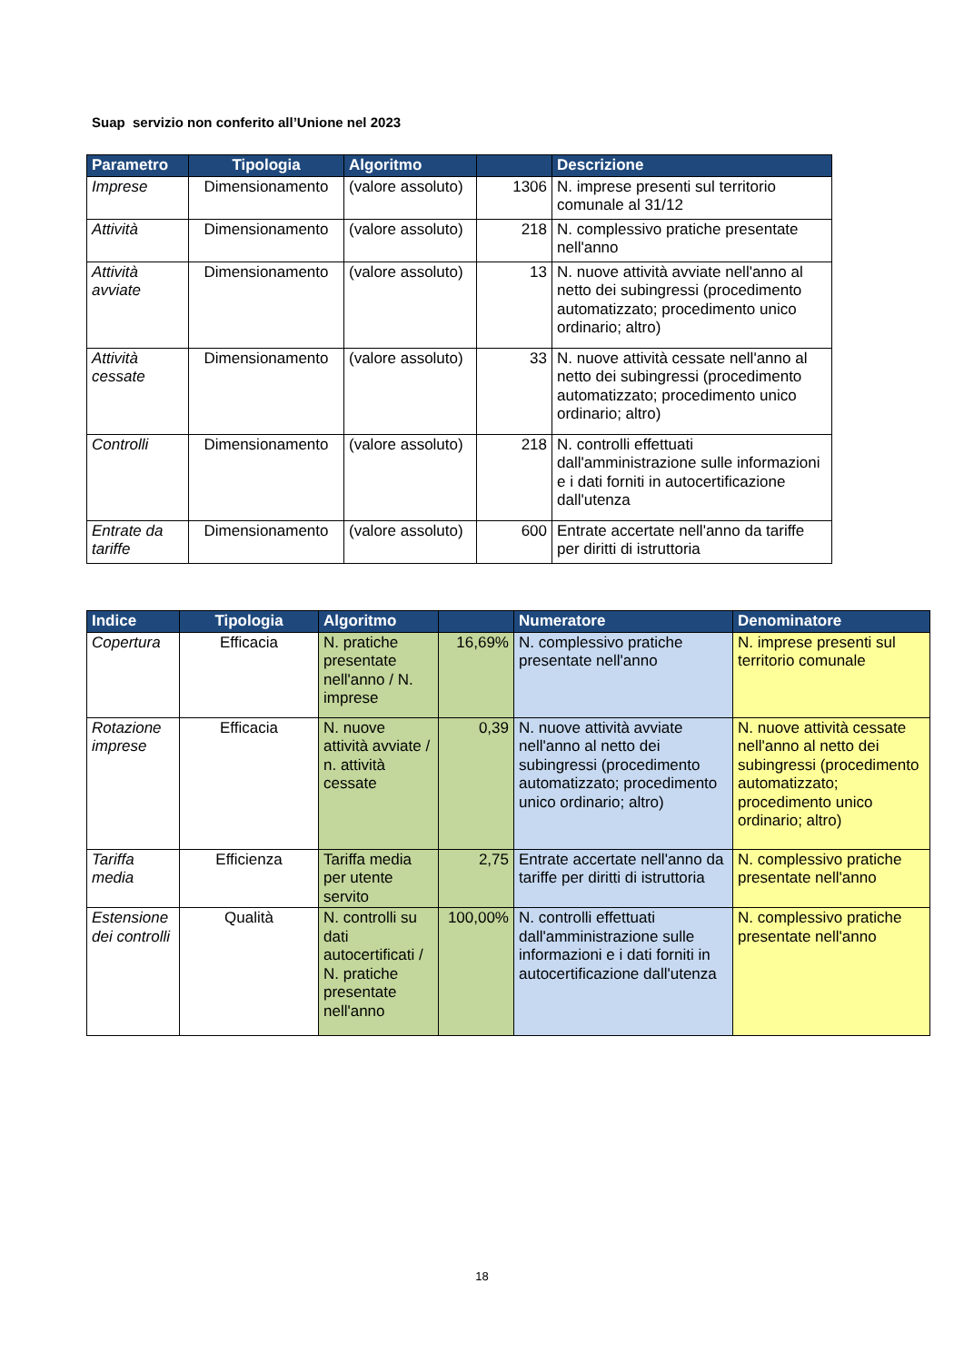Suap servizio non conferito all’Unione nel 2023
| Parametro | Tipologia | Algoritmo | | Descrizione |
| --- | --- | --- | --- | --- |
| Imprese | Dimensionamento | (valore assoluto) | 1306 | N. imprese presenti sul territorio comunale al 31/12 |
| Attività | Dimensionamento | (valore assoluto) | 218 | N. complessivo pratiche presentate nell'anno |
| Attività avviate | Dimensionamento | (valore assoluto) | 13 | N. nuove attività avviate nell'anno al netto dei subingressi (procedimento automatizzato; procedimento unico ordinario; altro) |
| Attività cessate | Dimensionamento | (valore assoluto) | 33 | N. nuove attività cessate nell'anno al netto dei subingressi (procedimento automatizzato; procedimento unico ordinario; altro) |
| Controlli | Dimensionamento | (valore assoluto) | 218 | N. controlli effettuati dall'amministrazione sulle informazioni e i dati forniti in autocertificazione dall'utenza |
| Entrate da tariffe | Dimensionamento | (valore assoluto) | 600 | Entrate accertate nell'anno da tariffe per diritti di istruttoria |
| Indice | Tipologia | Algoritmo | | Numeratore | Denominatore |
| --- | --- | --- | --- | --- | --- |
| Copertura | Efficacia | N. pratiche presentate nell'anno / N. imprese | 16,69% | N. complessivo pratiche presentate nell'anno | N. imprese presenti sul territorio comunale |
| Rotazione imprese | Efficacia | N. nuove attività avviate / n. attività cessate | 0,39 | N. nuove attività avviate nell'anno al netto dei subingressi (procedimento automatizzato; procedimento unico ordinario; altro) | N. nuove attività cessate nell'anno al netto dei subingressi (procedimento automatizzato; procedimento unico ordinario; altro) |
| Tariffa media | Efficienza | Tariffa media per utente servito | 2,75 | Entrate accertate nell'anno da tariffe per diritti di istruttoria | N. complessivo pratiche presentate nell'anno |
| Estensione dei controlli | Qualità | N. controlli su dati autocertificati / N. pratiche presentate nell'anno | 100,00% | N. controlli effettuati dall'amministrazione sulle informazioni e i dati forniti in autocertificazione dall'utenza | N. complessivo pratiche presentate nell'anno |
18